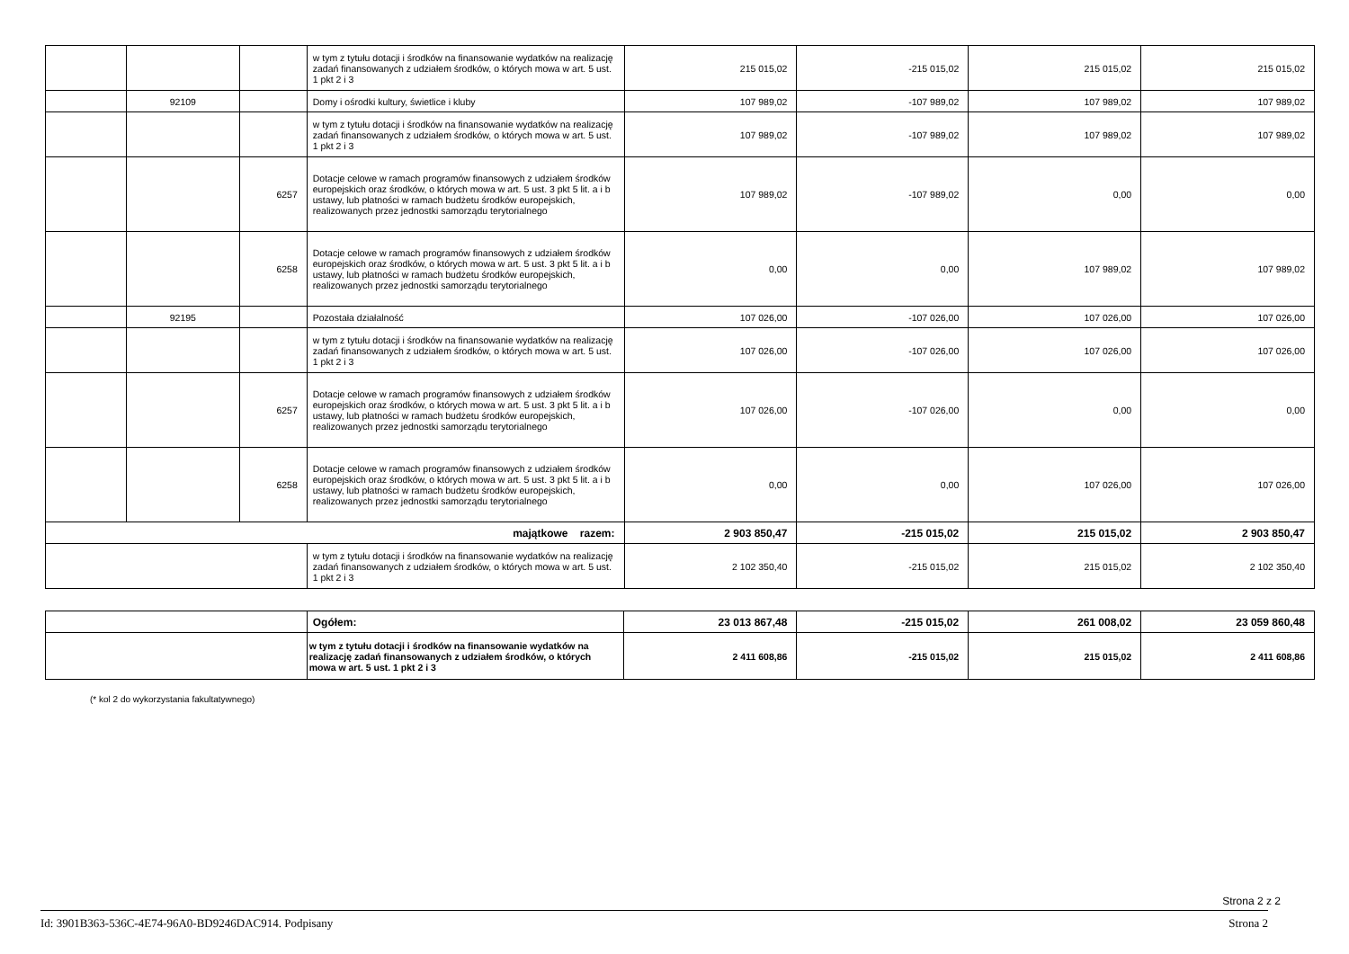| | | | w tym z tytułu dotacji i środków na finansowanie wydatków na realizację zadań finansowanych z udziałem środków, o których mowa w art. 5 ust. 1 pkt 2 i 3 | 215 015,02 | -215 015,02 | 215 015,02 | 215 015,02 |
| | 92109 | | Domy i ośrodki kultury, świetlice i kluby | 107 989,02 | -107 989,02 | 107 989,02 | 107 989,02 |
| | | | w tym z tytułu dotacji i środków na finansowanie wydatków na realizację zadań finansowanych z udziałem środków, o których mowa w art. 5 ust. 1 pkt 2 i 3 | 107 989,02 | -107 989,02 | 107 989,02 | 107 989,02 |
| | | 6257 | Dotacje celowe w ramach programów finansowych z udziałem środków europejskich oraz środków, o których mowa w art. 5 ust. 3 pkt 5 lit. a i b ustawy, lub płatności w ramach budżetu środków europejskich, realizowanych przez jednostki samorządu terytorialnego | 107 989,02 | -107 989,02 | 0,00 | 0,00 |
| | | 6258 | Dotacje celowe w ramach programów finansowych z udziałem środków europejskich oraz środków, o których mowa w art. 5 ust. 3 pkt 5 lit. a i b ustawy, lub płatności w ramach budżetu środków europejskich, realizowanych przez jednostki samorządu terytorialnego | 0,00 | 0,00 | 107 989,02 | 107 989,02 |
| | 92195 | | Pozostała działalność | 107 026,00 | -107 026,00 | 107 026,00 | 107 026,00 |
| | | | w tym z tytułu dotacji i środków na finansowanie wydatków na realizację zadań finansowanych z udziałem środków, o których mowa w art. 5 ust. 1 pkt 2 i 3 | 107 026,00 | -107 026,00 | 107 026,00 | 107 026,00 |
| | | 6257 | Dotacje celowe w ramach programów finansowych z udziałem środków europejskich oraz środków, o których mowa w art. 5 ust. 3 pkt 5 lit. a i b ustawy, lub płatności w ramach budżetu środków europejskich, realizowanych przez jednostki samorządu terytorialnego | 107 026,00 | -107 026,00 | 0,00 | 0,00 |
| | | 6258 | Dotacje celowe w ramach programów finansowych z udziałem środków europejskich oraz środków, o których mowa w art. 5 ust. 3 pkt 5 lit. a i b ustawy, lub płatności w ramach budżetu środków europejskich, realizowanych przez jednostki samorządu terytorialnego | 0,00 | 0,00 | 107 026,00 | 107 026,00 |
| majątkowe razem: | | | | 2 903 850,47 | -215 015,02 | 215 015,02 | 2 903 850,47 |
| | | | w tym z tytułu dotacji i środków na finansowanie wydatków na realizację zadań finansowanych z udziałem środków, o których mowa w art. 5 ust. 1 pkt 2 i 3 | 2 102 350,40 | -215 015,02 | 215 015,02 | 2 102 350,40 |
| | Ogółem: | 23 013 867,48 | -215 015,02 | 261 008,02 | 23 059 860,48 |
| | w tym z tytułu dotacji i środków na finansowanie wydatków na realizację zadań finansowanych z udziałem środków, o których mowa w art. 5 ust. 1 pkt 2 i 3 | 2 411 608,86 | -215 015,02 | 215 015,02 | 2 411 608,86 |
(* kol 2 do wykorzystania fakultatywnego)
Strona 2 z 2
Id: 3901B363-536C-4E74-96A0-BD9246DAC914. Podpisany Strona 2